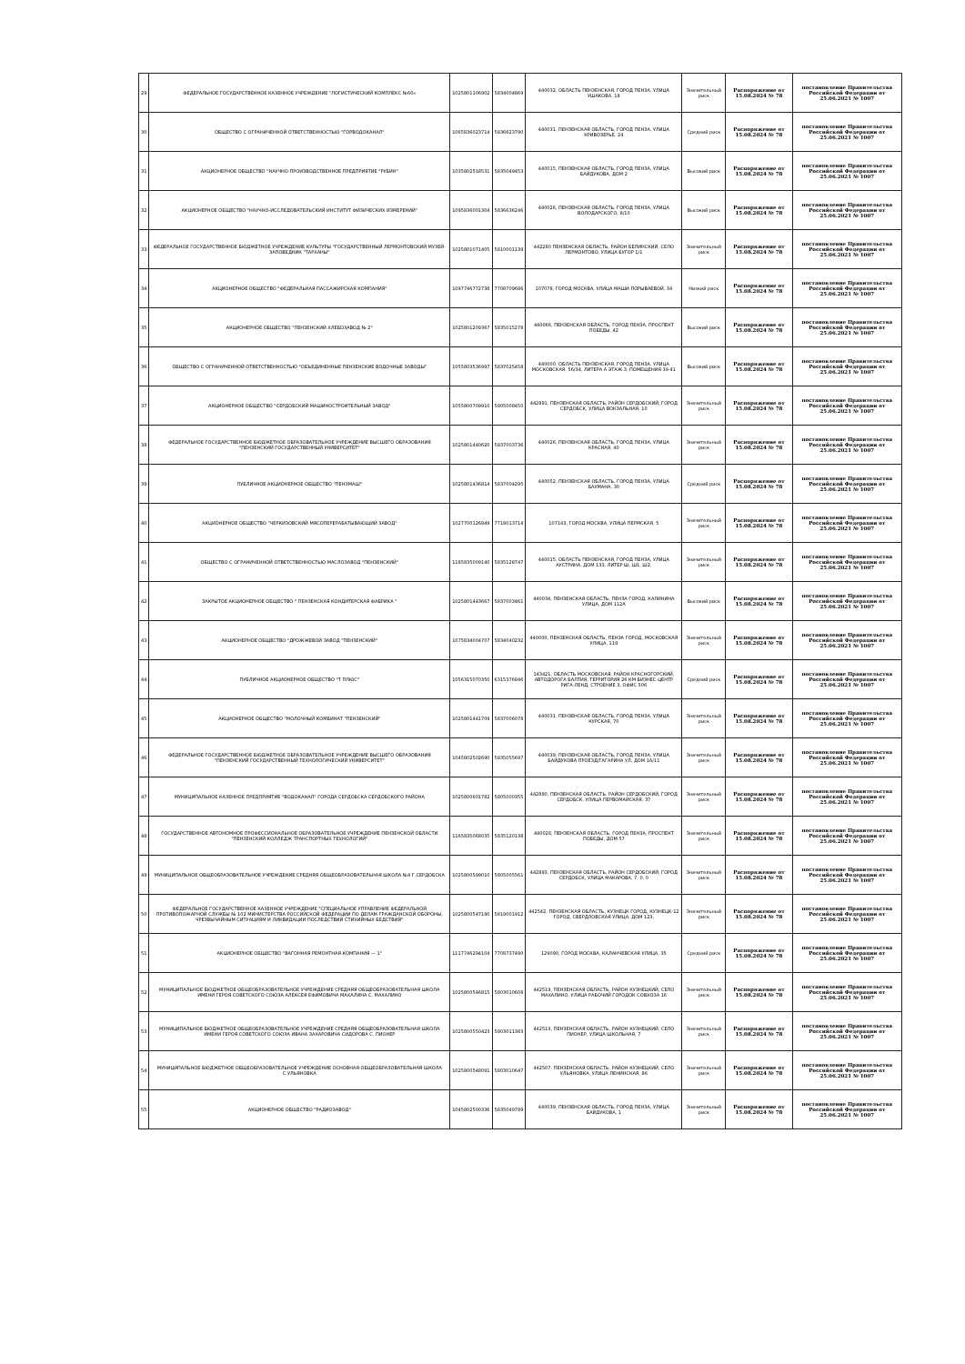| 29 | ФЕДЕРАЛЬНОЕ ГОСУДАРСТВЕННОЕ КАЗЕННОЕ УЧРЕЖДЕНИЕ "ЛОГИСТИЧЕСКИЙ КОМПЛЕКС №60» | 1025801106902 | 5834004869 | 440032, ОБЛАСТЬ ПЕНЗЕНСКАЯ, ГОРОД ПЕНЗА, УЛИЦА УШАКОВА, 18 | Значительный риск | Распоряжение от 15.08.2024 № 78 | постановление Правительства Российской Федерации от 25.06.2021 № 1007 |
| 30 | ОБЩЕСТВО С ОГРАНИЧЕННОЙ ОТВЕТСТВЕННОСТЬЮ "ГОРВОДОКАНАЛ" | 1065836023714 | 5836623790 | 440031, ПЕНЗЕНСКАЯ ОБЛАСТЬ, ГОРОД ПЕНЗА, УЛИЦА КРИВОЗЕРЬЕ, 24 | Средний риск | Распоряжение от 15.08.2024 № 78 | постановление Правительства Российской Федерации от 25.06.2021 № 1007 |
| 31 | АКЦИОНЕРНОЕ ОБЩЕСТВО "НАУЧНО-ПРОИЗВОДСТВЕННОЕ ПРЕДПРИЯТИЕ "РУБИН" | 1035802518531 | 5835049453 | 440015, ПЕНЗЕНСКАЯ ОБЛАСТЬ, ГОРОД ПЕНЗА, УЛИЦА БАЙДУКОВА, ДОМ 2 | Высокий риск | Распоряжение от 15.08.2024 № 78 | постановление Правительства Российской Федерации от 25.06.2021 № 1007 |
| 32 | АКЦИОНЕРНОЕ ОБЩЕСТВО "НАУЧНО-ИССЛЕДОВАТЕЛЬСКИЙ ИНСТИТУТ ФИЗИЧЕСКИХ ИЗМЕРЕНИЙ" | 1095836001304 | 5836636246 | 440026, ПЕНЗЕНСКАЯ ОБЛАСТЬ, ГОРОД ПЕНЗА, УЛИЦА ВОЛОДАРСКОГО, 8/10 | Высокий риск | Распоряжение от 15.08.2024 № 78 | постановление Правительства Российской Федерации от 25.06.2021 № 1007 |
| 33 | ФЕДЕРАЛЬНОЕ ГОСУДАРСТВЕННОЕ БЮДЖЕТНОЕ УЧРЕЖДЕНИЕ КУЛЬТУРЫ "ГОСУДАРСТВЕННЫЙ ЛЕРМОНТОВСКИЙ МУЗЕЙ-ЗАПОВЕДНИК "ТАРХАНЫ" | 1025801071405 | 5810001139 | 442280 ПЕНЗЕНСКАЯ ОБЛАСТЬ, РАЙОН БЕЛИНСКИЙ, СЕЛО ЛЕРМОНТОВО, УЛИЦА БУГОР 1/1 | Значительный риск | Распоряжение от 15.08.2024 № 78 | постановление Правительства Российской Федерации от 25.06.2021 № 1007 |
| 34 | АКЦИОНЕРНОЕ ОБЩЕСТВО "ФЕДЕРАЛЬНАЯ ПАССАЖИРСКАЯ КОМПАНИЯ" | 1097746772738 | 7708709686 | 107078, ГОРОД МОСКВА, УЛИЦА МАШИ ПОРЫВАЕВОЙ, 34 | Низкий риск | Распоряжение от 15.08.2024 № 78 | постановление Правительства Российской Федерации от 25.06.2021 № 1007 |
| 35 | АКЦИОНЕРНОЕ ОБЩЕСТВО "ПЕНЗЕНСКИЙ ХЛЕБОЗАВОД № 2" | 1025801209367 | 5835015278 | 440066, ПЕНЗЕНСКАЯ ОБЛАСТЬ, ГОРОД ПЕНЗА, ПРОСПЕКТ ПОБЕДЫ, 42 | Высокий риск | Распоряжение от 15.08.2024 № 78 | постановление Правительства Российской Федерации от 25.06.2021 № 1007 |
| 36 | ОБЩЕСТВО С ОГРАНИЧЕННОЙ ОТВЕТСТВЕННОСТЬЮ "ОБЪЕДИНЕННЫЕ ПЕНЗЕНСКИЕ ВОДОЧНЫЕ ЗАВОДЫ" | 1055803536997 | 5837025458 | 440000, ОБЛАСТЬ ПЕНЗЕНСКАЯ, ГОРОД ПЕНЗА, УЛИЦА МОСКОВСКАЯ, 56/34, ЛИТЕРА А ЭТАЖ 3, ПОМЕЩЕНИЯ 39-41 | Высокий риск | Распоряжение от 15.08.2024 № 78 | постановление Правительства Российской Федерации от 25.06.2021 № 1007 |
| 37 | АКЦИОНЕРНОЕ ОБЩЕСТВО "СЕРДОБСКИЙ МАШИНОСТРОИТЕЛЬНЫЙ ЗАВОД" | 1055800709910 | 5805008450 | 442891, ПЕНЗЕНСКАЯ ОБЛАСТЬ, РАЙОН СЕРДОБСКИЙ, ГОРОД СЕРДОБСК, УЛИЦА ВОКЗАЛЬНАЯ, 10 | Значительный риск | Распоряжение от 15.08.2024 № 78 | постановление Правительства Российской Федерации от 25.06.2021 № 1007 |
| 38 | ФЕДЕРАЛЬНОЕ ГОСУДАРСТВЕННОЕ БЮДЖЕТНОЕ ОБРАЗОВАТЕЛЬНОЕ УЧРЕЖДЕНИЕ ВЫСШЕГО ОБРАЗОВАНИЯ "ПЕНЗЕНСКИЙ ГОСУДАРСТВЕННЫЙ УНИВЕРСИТЕТ" | 1025801440620 | 5837003736 | 440026, ПЕНЗЕНСКАЯ ОБЛАСТЬ, ГОРОД ПЕНЗА, УЛИЦА КРАСНАЯ, 40 | Значительный риск | Распоряжение от 15.08.2024 № 78 | постановление Правительства Российской Федерации от 25.06.2021 № 1007 |
| 39 | ПУБЛИЧНОЕ АКЦИОНЕРНОЕ ОБЩЕСТВО "ПЕНЗМАШ" | 1025801436814 | 5837004295 | 440052, ПЕНЗЕНСКАЯ ОБЛАСТЬ, ГОРОД ПЕНЗА, УЛИЦА БАУМАНА, 30 | Средний риск | Распоряжение от 15.08.2024 № 78 | постановление Правительства Российской Федерации от 25.06.2021 № 1007 |
| 40 | АКЦИОНЕРНОЕ ОБЩЕСТВО "ЧЕРКИЗОВСКИЙ МЯСОПЕРЕРАБАТЫВАЮЩИЙ ЗАВОД" | 1027700126849 | 7718013714 | 107143, ГОРОД МОСКВА, УЛИЦА ПЕРМСКАЯ, 5 | Значительный риск | Распоряжение от 15.08.2024 № 78 | постановление Правительства Российской Федерации от 25.06.2021 № 1007 |
| 41 | ОБЩЕСТВО С ОГРАНИЧЕННОЙ ОТВЕТСТВЕННОСТЬЮ МАСЛОЗАВОД "ПЕНЗЕНСКИЙ" | 1185835009140 | 5835128747 | 440015, ОБЛАСТЬ ПЕНЗЕНСКАЯ, ГОРОД ПЕНЗА, УЛИЦА АУСТРИНА, ДОМ 133, ЛИТЕР Ш, Ш1, Ш2, | Значительный риск | Распоряжение от 15.08.2024 № 78 | постановление Правительства Российской Федерации от 25.06.2021 № 1007 |
| 42 | ЗАКРЫТОЕ АКЦИОНЕРНОЕ ОБЩЕСТВО " ПЕНЗЕНСКАЯ КОНДИТЕРСКАЯ ФАБРИКА " | 1025801443667 | 5837003461 | 440034, ПЕНЗЕНСКАЯ ОБЛАСТЬ, ПЕНЗА ГОРОД, КАЛИНИНА УЛИЦА, ДОМ 112А | Высокий риск | Распоряжение от 15.08.2024 № 78 | постановление Правительства Российской Федерации от 25.06.2021 № 1007 |
| 43 | АКЦИОНЕРНОЕ ОБЩЕСТВО "ДРОЖЖЕВОЙ ЗАВОД "ПЕНЗЕНСКИЙ" | 1075834004707 | 5834040232 | 440000, ПЕНЗЕНСКАЯ ОБЛАСТЬ, ПЕНЗА ГОРОД, МОСКОВСКАЯ УЛИЦА, 119 | Значительный риск | Распоряжение от 15.08.2024 № 78 | постановление Правительства Российской Федерации от 25.06.2021 № 1007 |
| 44 | ПУБЛИЧНОЕ АКЦИОНЕРНОЕ ОБЩЕСТВО "Т ПЛЮС" | 1056315070350 | 6315376946 | 143421, ОБЛАСТЬ МОСКОВСКАЯ, РАЙОН КРАСНОГОРСКИЙ, АВТОДОРОГА БАЛТИЯ, ТЕРРИТОРИЯ 26 КМ БИЗНЕС-ЦЕНТР РИГА-ЛЕНД, СТРОЕНИЕ 3, ОФИС 506 | Средний риск | Распоряжение от 15.08.2024 № 78 | постановление Правительства Российской Федерации от 25.06.2021 № 1007 |
| 45 | АКЦИОНЕРНОЕ ОБЩЕСТВО "МОЛОЧНЫЙ КОМБИНАТ "ПЕНЗЕНСКИЙ" | 1025801441709 | 5837006078 | 440031, ПЕНЗЕНСКАЯ ОБЛАСТЬ, ГОРОД ПЕНЗА, УЛИЦА КУРСКАЯ, 70 | Значительный риск | Распоряжение от 15.08.2024 № 78 | постановление Правительства Российской Федерации от 25.06.2021 № 1007 |
| 46 | ФЕДЕРАЛЬНОЕ ГОСУДАРСТВЕННОЕ БЮДЖЕТНОЕ ОБРАЗОВАТЕЛЬНОЕ УЧРЕЖДЕНИЕ ВЫСШЕГО ОБРАЗОВАНИЯ "ПЕНЗЕНСКИЙ ГОСУДАРСТВЕННЫЙ ТЕХНОЛОГИЧЕСКИЙ УНИВЕРСИТЕТ" | 1045802502690 | 5835055697 | 440039, ПЕНЗЕНСКАЯ ОБЛАСТЬ, ГОРОД ПЕНЗА, УЛИЦА БАЙДУКОВА ПРОЕЗД/ГАГАРИНА УЛ, ДОМ 1А/11 | Значительный риск | Распоряжение от 15.08.2024 № 78 | постановление Правительства Российской Федерации от 25.06.2021 № 1007 |
| 47 | МУНИЦИПАЛЬНОЕ КАЗЕННОЕ ПРЕДПРИЯТИЕ "ВОДОКАНАЛ" ГОРОДА СЕРДОБСКА СЕРДОБСКОГО РАЙОНА | 1025800601782 | 5805000355 | 442890, ПЕНЗЕНСКАЯ ОБЛАСТЬ, РАЙОН СЕРДОБСКИЙ, ГОРОД СЕРДОБСК, УЛИЦА ПЕРВОМАЙСКАЯ, 37 | Значительный риск | Распоряжение от 15.08.2024 № 78 | постановление Правительства Российской Федерации от 25.06.2021 № 1007 |
| 48 | ГОСУДАРСТВЕННОЕ АВТОНОМНОЕ ПРОФЕССИОНАЛЬНОЕ ОБРАЗОВАТЕЛЬНОЕ УЧРЕЖДЕНИЕ ПЕНЗЕНСКОЙ ОБЛАСТИ "ПЕНЗЕНСКИЙ КОЛЛЕДЖ ТРАНСПОРТНЫХ ТЕХНОЛОГИЙ" | 1165835068035 | 5835120138 | 440028, ПЕНЗЕНСКАЯ ОБЛАСТЬ, ГОРОД ПЕНЗА, ПРОСПЕКТ ПОБЕДЫ, ДОМ 57 | Значительный риск | Распоряжение от 15.08.2024 № 78 | постановление Правительства Российской Федерации от 25.06.2021 № 1007 |
| 49 | МУНИЦИПАЛЬНОЕ ОБЩЕОБРАЗОВАТЕЛЬНОЕ УЧРЕЖДЕНИЕ СРЕДНЯЯ ОБЩЕОБРАЗОВАТЕЛЬНАЯ ШКОЛА №4 Г.СЕРДОБСКА | 1025800599010 | 5805005561 | 442893, ПЕНЗЕНСКАЯ ОБЛАСТЬ, РАЙОН СЕРДОБСКИЙ, ГОРОД СЕРДОБСК, УЛИЦА МАКАРОВА, 7, 0, 0 | Значительный риск | Распоряжение от 15.08.2024 № 78 | постановление Правительства Российской Федерации от 25.06.2021 № 1007 |
| 50 | ФЕДЕРАЛЬНОЕ ГОСУДАРСТВЕННОЕ КАЗЕННОЕ УЧРЕЖДЕНИЕ "СПЕЦИАЛЬНОЕ УПРАВЛЕНИЕ ФЕДЕРАЛЬНОЙ ПРОТИВОПОЖАРНОЙ СЛУЖБЫ № 102 МИНИСТЕРСТВА РОССИЙСКОЙ ФЕДЕРАЦИИ ПО ДЕЛАМ ГРАЖДАНСКОЙ ОБОРОНЫ, ЧРЕЗВЫЧАЙНЫМ СИТУАЦИЯМ И ЛИКВИДАЦИИ ПОСЛЕДСТВИЙ СТИХИЙНЫХ БЕДСТВИЙ" | 1025800547190 | 5819001912 | 442542, ПЕНЗЕНСКАЯ ОБЛАСТЬ, КУЗНЕЦК ГОРОД, КУЗНЕЦК-12 ГОРОД, СВЕРДЛОВСКАЯ УЛИЦА, ДОМ 123, | Значительный риск | Распоряжение от 15.08.2024 № 78 | постановление Правительства Российской Федерации от 25.06.2021 № 1007 |
| 51 | АКЦИОНЕРНОЕ ОБЩЕСТВО "ВАГОННАЯ РЕМОНТНАЯ КОМПАНИЯ — 1" | 1117746294104 | 7708737490 | 129090, ГОРОД МОСКВА, КАЛАНЧЕВСКАЯ УЛИЦА, 35 | Средний риск | Распоряжение от 15.08.2024 № 78 | постановление Правительства Российской Федерации от 25.06.2021 № 1007 |
| 52 | МУНИЦИПАЛЬНОЕ БЮДЖЕТНОЕ ОБЩЕОБРАЗОВАТЕЛЬНОЕ УЧРЕЖДЕНИЕ СРЕДНЯЯ ОБЩЕОБРАЗОВАТЕЛЬНАЯ ШКОЛА ИМЕНИ ГЕРОЯ СОВЕТСКОГО СОЮЗА АЛЕКСЕЯ ЕФИМОВИЧА МАХАЛИНА С. МАХАЛИНО | 1025800546815 | 5803010608 | 442519, ПЕНЗЕНСКАЯ ОБЛАСТЬ, РАЙОН КУЗНЕЦКИЙ, СЕЛО МАХАЛИНО, УЛИЦА РАБОЧИЙ ГОРОДОК СОВХОЗА 16 | Значительный риск | Распоряжение от 15.08.2024 № 78 | постановление Правительства Российской Федерации от 25.06.2021 № 1007 |
| 53 | МУНИЦИПАЛЬНОЕ БЮДЖЕТНОЕ ОБЩЕОБРАЗОВАТЕЛЬНОЕ УЧРЕЖДЕНИЕ СРЕДНЯЯ ОБЩЕОБРАЗОВАТЕЛЬНАЯ ШКОЛА ИМЕНИ ГЕРОЯ СОВЕТСКОГО СОЮЗА ИВАНА ЗАХАРОВИЧА СИДОРОВА С. ПИОНЕР | 1025800550423 | 5803011383 | 442513, ПЕНЗЕНСКАЯ ОБЛАСТЬ, РАЙОН КУЗНЕЦКИЙ, СЕЛО ПИОНЕР, УЛИЦА ШКОЛЬНАЯ, 7 | Значительный риск | Распоряжение от 15.08.2024 № 78 | постановление Правительства Российской Федерации от 25.06.2021 № 1007 |
| 54 | МУНИЦИПАЛЬНОЕ БЮДЖЕТНОЕ ОБЩЕОБРАЗОВАТЕЛЬНОЕ УЧРЕЖДЕНИЕ ОСНОВНАЯ ОБЩЕОБРАЗОВАТЕЛЬНАЯ ШКОЛА С.УЛЬЯНОВКА | 1025800548091 | 5803010647 | 442507, ПЕНЗЕНСКАЯ ОБЛАСТЬ, РАЙОН КУЗНЕЦКИЙ, СЕЛО УЛЬЯНОВКА, УЛИЦА ЛЕНИНСКАЯ, 86 | Значительный риск | Распоряжение от 15.08.2024 № 78 | постановление Правительства Российской Федерации от 25.06.2021 № 1007 |
| 55 | АКЦИОНЕРНОЕ ОБЩЕСТВО "РАДИОЗАВОД" | 1045802500336 | 5835049799 | 440039, ПЕНЗЕНСКАЯ ОБЛАСТЬ, ГОРОД ПЕНЗА, УЛИЦА БАЙДУКОВА, 1 | Значительный риск | Распоряжение от 15.08.2024 № 78 | постановление Правительства Российской Федерации от 25.06.2021 № 1007 |